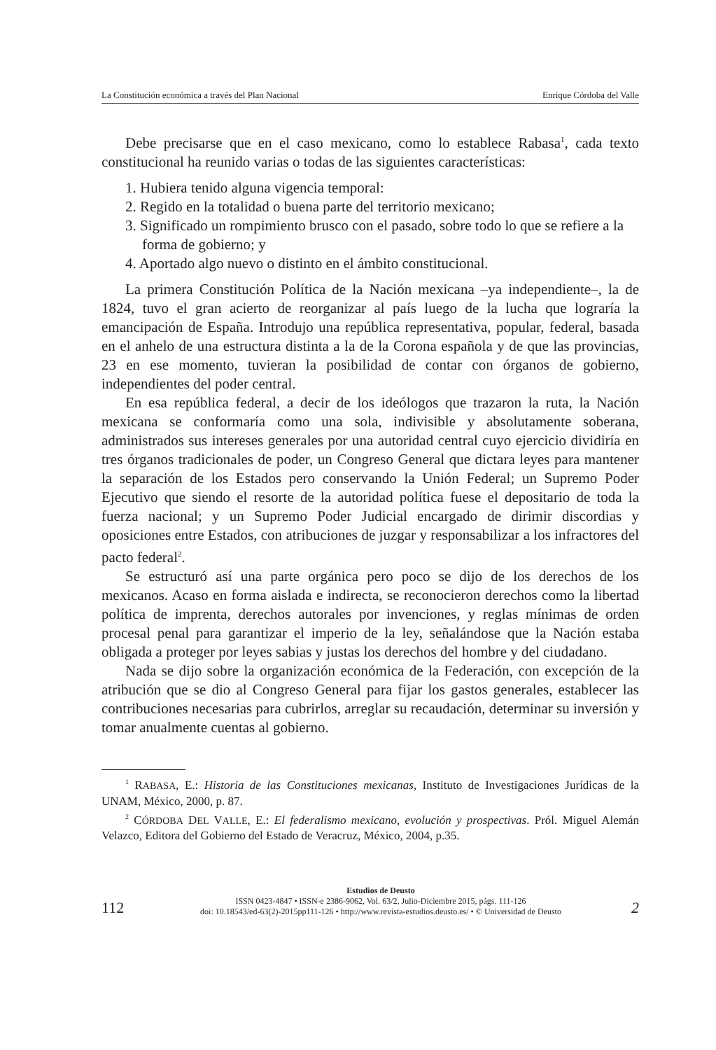La Constitución económica a través del Plan Nacional Enrique Córdoba del Valle
Debe precisarse que en el caso mexicano, como lo establece Rabasa<sup>1</sup>, cada texto constitucional ha reunido varias o todas de las siguientes características:
1. Hubiera tenido alguna vigencia temporal:
2. Regido en la totalidad o buena parte del territorio mexicano;
3. Significado un rompimiento brusco con el pasado, sobre todo lo que se refiere a la forma de gobierno; y
4. Aportado algo nuevo o distinto en el ámbito constitucional.
La primera Constitución Política de la Nación mexicana –ya independiente–, la de 1824, tuvo el gran acierto de reorganizar al país luego de la lucha que lograría la emancipación de España. Introdujo una república representativa, popular, federal, basada en el anhelo de una estructura distinta a la de la Corona española y de que las provincias, 23 en ese momento, tuvieran la posibilidad de contar con órganos de gobierno, independientes del poder central.
En esa república federal, a decir de los ideólogos que trazaron la ruta, la Nación mexicana se conformaría como una sola, indivisible y absolutamente soberana, administrados sus intereses generales por una autoridad central cuyo ejercicio dividiría en tres órganos tradicionales de poder, un Congreso General que dictara leyes para mantener la separación de los Estados pero conservando la Unión Federal; un Supremo Poder Ejecutivo que siendo el resorte de la autoridad política fuese el depositario de toda la fuerza nacional; y un Supremo Poder Judicial encargado de dirimir discordias y oposiciones entre Estados, con atribuciones de juzgar y responsabilizar a los infractores del pacto federal<sup>2</sup>.
Se estructuró así una parte orgánica pero poco se dijo de los derechos de los mexicanos. Acaso en forma aislada e indirecta, se reconocieron derechos como la libertad política de imprenta, derechos autorales por invenciones, y reglas mínimas de orden procesal penal para garantizar el imperio de la ley, señalándose que la Nación estaba obligada a proteger por leyes sabias y justas los derechos del hombre y del ciudadano.
Nada se dijo sobre la organización económica de la Federación, con excepción de la atribución que se dio al Congreso General para fijar los gastos generales, establecer las contribuciones necesarias para cubrirlos, arreglar su recaudación, determinar su inversión y tomar anualmente cuentas al gobierno.
<sup>1</sup> RABASA, E.: Historia de las Constituciones mexicanas, Instituto de Investigaciones Jurídicas de la UNAM, México, 2000, p. 87.
<sup>2</sup> CÓRDOBA DEL VALLE, E.: El federalismo mexicano, evolución y prospectivas. Pról. Miguel Alemán Velazco, Editora del Gobierno del Estado de Veracruz, México, 2004, p.35.
112
Estudios de Deusto
ISSN 0423-4847 • ISSN-e 2386-9062, Vol. 63/2, Julio-Diciembre 2015, págs. 111-126
doi: 10.18543/ed-63(2)-2015pp111-126 • http://www.revista-estudios.deusto.es/ • © Universidad de Deusto
2